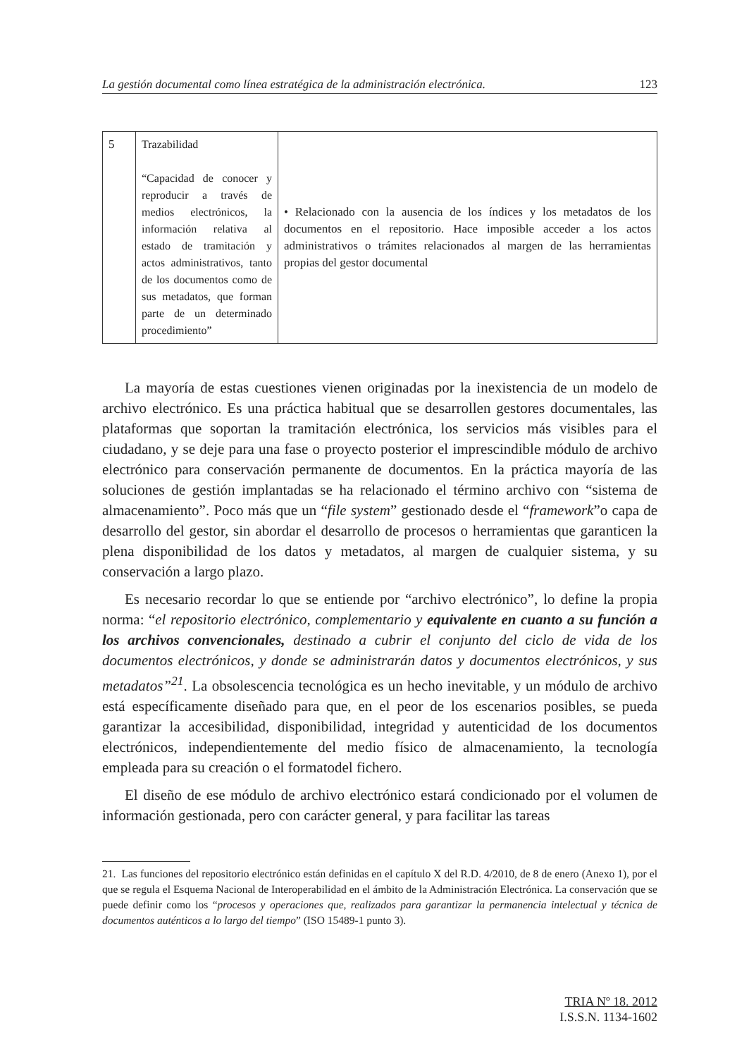La gestión documental como línea estratégica de la administración electrónica. 123
| 5 | Trazabilidad “Capacidad de conocer y reproducir a través de medios electrónicos, la información relativa al estado de tramitación y actos administrativos, tanto de los documentos como de sus metadatos, que forman parte de un determinado procedimiento” | • Relacionado con la ausencia de los índices y los metadatos de los documentos en el repositorio. Hace imposible acceder a los actos administrativos o trámites relacionados al margen de las herramientas propias del gestor documental |
La mayoría de estas cuestiones vienen originadas por la inexistencia de un modelo de archivo electrónico. Es una práctica habitual que se desarrollen gestores documentales, las plataformas que soportan la tramitación electrónica, los servicios más visibles para el ciudadano, y se deje para una fase o proyecto posterior el imprescindible módulo de archivo electrónico para conservación permanente de documentos. En la práctica mayoría de las soluciones de gestión implantadas se ha relacionado el término archivo con “sistema de almacenamiento”. Poco más que un “file system” gestionado desde el “framework”o capa de desarrollo del gestor, sin abordar el desarrollo de procesos o herramientas que garanticen la plena disponibilidad de los datos y metadatos, al margen de cualquier sistema, y su conservación a largo plazo.
Es necesario recordar lo que se entiende por “archivo electrónico”, lo define la propia norma: “el repositorio electrónico, complementario y equivalente en cuanto a su función a los archivos convencionales, destinado a cubrir el conjunto del ciclo de vida de los documentos electrónicos, y donde se administrarán datos y documentos electrónicos, y sus metadatos”<sup>21</sup>. La obsolescencia tecnológica es un hecho inevitable, y un módulo de archivo está específicamente diseñado para que, en el peor de los escenarios posibles, se pueda garantizar la accesibilidad, disponibilidad, integridad y autenticidad de los documentos electrónicos, independientemente del medio físico de almacenamiento, la tecnología empleada para su creación o el formatodel fichero.
El diseño de ese módulo de archivo electrónico estará condicionado por el volumen de información gestionada, pero con carácter general, y para facilitar las tareas
21. Las funciones del repositorio electrónico están definidas en el capítulo X del R.D. 4/2010, de 8 de enero (Anexo 1), por el que se regula el Esquema Nacional de Interoperabilidad en el ámbito de la Administración Electrónica. La conservación que se puede definir como los “procesos y operaciones que, realizados para garantizar la permanencia intelectual y técnica de documentos auténticos a lo largo del tiempo” (ISO 15489-1 punto 3).
TRIA Nº 18. 2012
I.S.S.N. 1134-1602